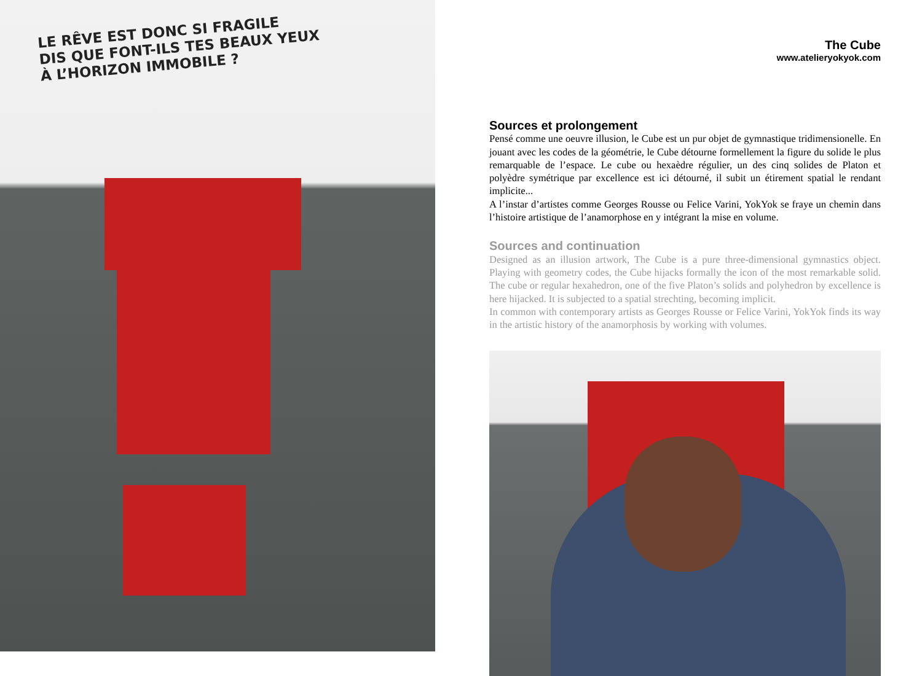LE RÊVE EST DONC SI FRAGILE
DIS QUE FONT-ILS TES BEAUX YEUX
À L’HORIZON IMMOBILE ?
The Cube
www.atelieryokyok.com
Sources et prolongement
Pensé comme une oeuvre illusion, le Cube est un pur objet de gymnastique tridimensionelle. En jouant avec les codes de la géométrie, le Cube détourne formellement la figure du solide le plus remarquable de l’espace. Le cube ou hexaèdre régulier, un des cinq solides de Platon et polyèdre symétrique par excellence est ici détourné, il subit un étirement spatial le rendant implicite...
A l’instar d’artistes comme Georges Rousse ou Felice Varini, YokYok se fraye un chemin dans l’histoire artistique de l’anamorphose en y intégrant la mise en volume.
Sources and continuation
Designed as an illusion artwork, The Cube is a pure three-dimensional gymnastics object. Playing with geometry codes, the Cube hijacks formally the icon of the most remarkable solid. The cube or regular hexahedron, one of the five Platon’s solids and polyhedron by excellence is here hijacked. It is subjected to a spatial strechting, becoming implicit.
In common with contemporary artists as Georges Rousse or Felice Varini, YokYok finds its way in the artistic history of the anamorphosis by working with volumes.